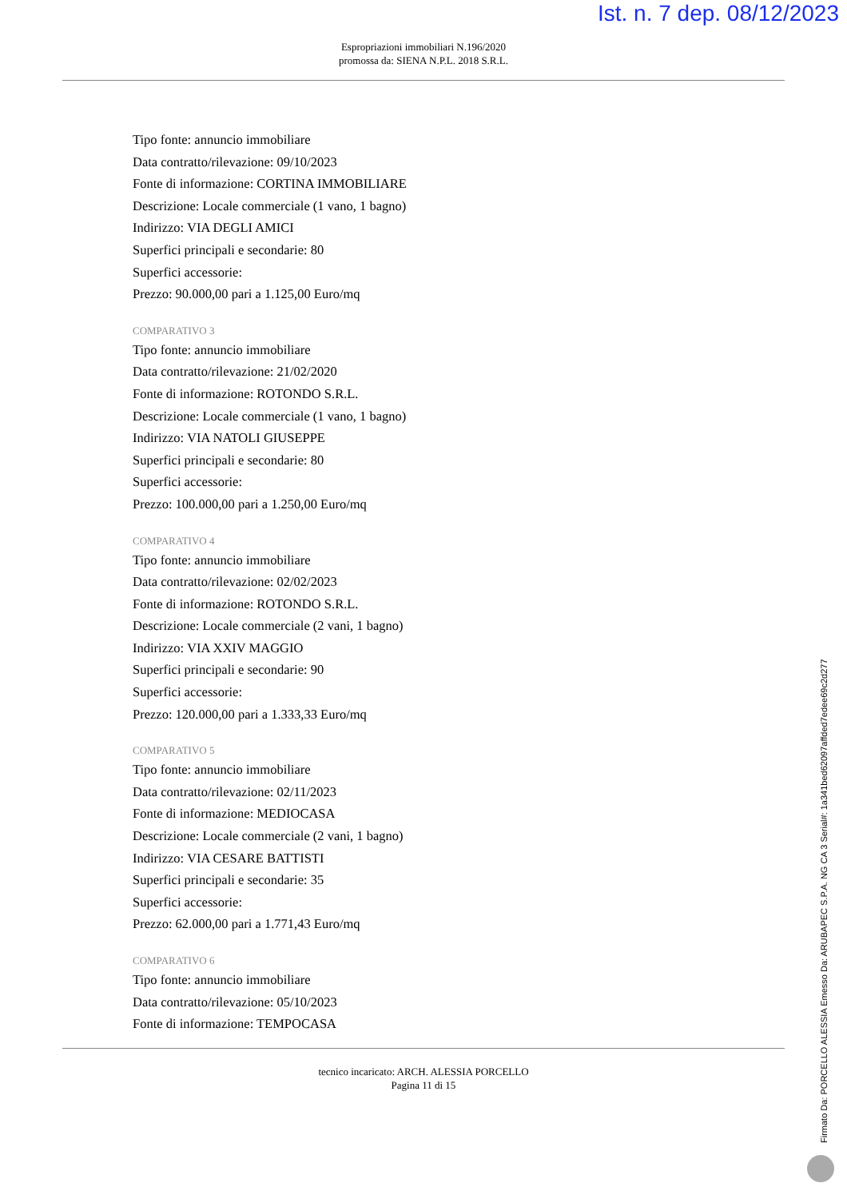Ist. n. 7 dep. 08/12/2023
Espropriazioni immobiliari N.196/2020
promossa da: SIENA N.P.L. 2018 S.R.L.
Tipo fonte: annuncio immobiliare
Data contratto/rilevazione: 09/10/2023
Fonte di informazione: CORTINA IMMOBILIARE
Descrizione: Locale commerciale (1 vano, 1 bagno)
Indirizzo: VIA DEGLI AMICI
Superfici principali e secondarie: 80
Superfici accessorie:
Prezzo: 90.000,00 pari a 1.125,00 Euro/mq
COMPARATIVO 3
Tipo fonte: annuncio immobiliare
Data contratto/rilevazione: 21/02/2020
Fonte di informazione: ROTONDO S.R.L.
Descrizione: Locale commerciale (1 vano, 1 bagno)
Indirizzo: VIA NATOLI GIUSEPPE
Superfici principali e secondarie: 80
Superfici accessorie:
Prezzo: 100.000,00 pari a 1.250,00 Euro/mq
COMPARATIVO 4
Tipo fonte: annuncio immobiliare
Data contratto/rilevazione: 02/02/2023
Fonte di informazione: ROTONDO S.R.L.
Descrizione: Locale commerciale (2 vani, 1 bagno)
Indirizzo: VIA XXIV MAGGIO
Superfici principali e secondarie: 90
Superfici accessorie:
Prezzo: 120.000,00 pari a 1.333,33 Euro/mq
COMPARATIVO 5
Tipo fonte: annuncio immobiliare
Data contratto/rilevazione: 02/11/2023
Fonte di informazione: MEDIOCASA
Descrizione: Locale commerciale (2 vani, 1 bagno)
Indirizzo: VIA CESARE BATTISTI
Superfici principali e secondarie: 35
Superfici accessorie:
Prezzo: 62.000,00 pari a 1.771,43 Euro/mq
COMPARATIVO 6
Tipo fonte: annuncio immobiliare
Data contratto/rilevazione: 05/10/2023
Fonte di informazione: TEMPOCASA
tecnico incaricato: ARCH. ALESSIA PORCELLO
Pagina 11 di 15
Firmato Da: PORCELLO ALESSIA Emesso Da: ARUBAPEC S.P.A. NG CA 3 Serial#: 1a341bed62097affded7edee69c2d277